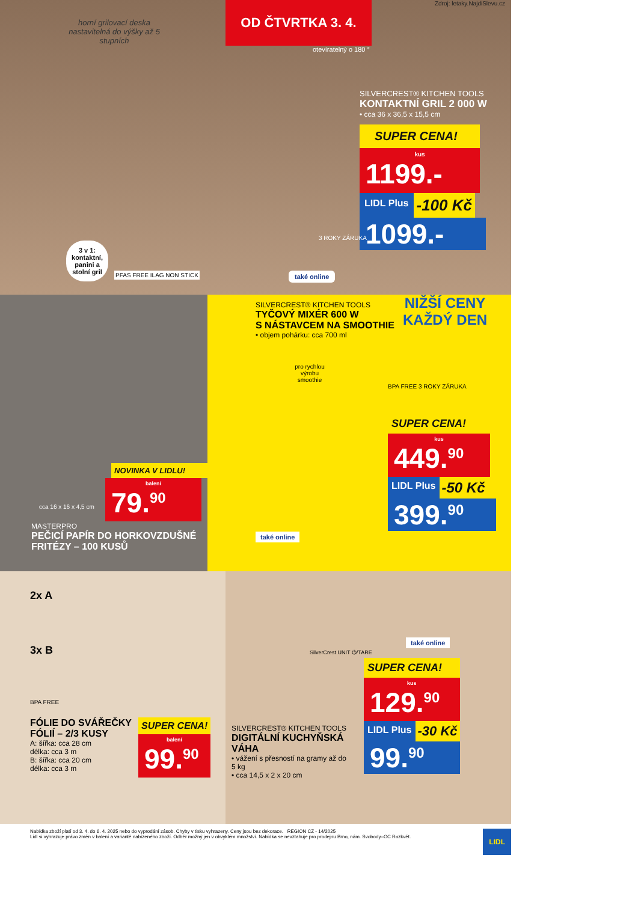horní grilovací deska nastavitelná do výšky až 5 stupních
OD ČTVRTKA 3. 4.
Zdroj: letaky.NajdiSlevu.cz
otevíratelný o 180 °
SILVERCREST® KITCHEN TOOLS
KONTAKTNÍ GRIL 2 000 W
• cca 36 x 36,5 x 15,5 cm
SUPER CENA!
kus
1199.-
LIDL Plus
-100 Kč
1099.-
3 v 1: kontaktní, panini a stolní gril
také online
3 ROKY ZÁRUKA
PFAS FREE ILAG NON STICK
NOVINKA V LIDLU!
balení
79.<sup>90</sup>
cca 16 x 16 x 4,5 cm
MASTERPRO
PEČICÍ PAPÍR DO HORKOVZDUŠNÉ FRITÉZY – 100 KUSŮ
SILVERCREST® KITCHEN TOOLS
TYČOVÝ MIXÉR 600 W
S NÁSTAVCEM NA SMOOTHIE
• objem pohárku: cca 700 ml
NIŽŠÍ CENY
KAŽDÝ DEN
pro rychlou výrobu smoothie
BPA FREE 3 ROKY ZÁRUKA
SUPER CENA!
kus
449.<sup>90</sup>
LIDL Plus
-50 Kč
399.<sup>90</sup>
také online
2x A
3x B
BPA FREE
FÓLIE DO SVÁŘEČKY FÓLIÍ – 2/3 KUSY
A: šířka: cca 28 cm
délka: cca 3 m
B: šířka: cca 20 cm
délka: cca 3 m
SUPER CENA!
balení
99.<sup>90</sup>
také online
SilverCrest UNIT ⏻/TARE
SILVERCREST® KITCHEN TOOLS
DIGITÁLNÍ KUCHYŇSKÁ VÁHA
• vážení s přesností na gramy až do 5 kg
• cca 14,5 x 2 x 20 cm
SUPER CENA!
kus
129.<sup>90</sup>
LIDL Plus
-30 Kč
99.<sup>90</sup>
Nabídka zboží platí od 3. 4. do 6. 4. 2025 nebo do vyprodání zásob. Chyby v tisku vyhrazeny. Ceny jsou bez dekorace. REGION CZ - 14/2025
Lidl si vyhrazuje právo změn v balení a variantě nabízeného zboží. Odběr možný jen v obvyklém množství. Nabídka se nevztahuje pro prodejnu Brno, nám. Svobody–OC Rozkvět.
LIDL